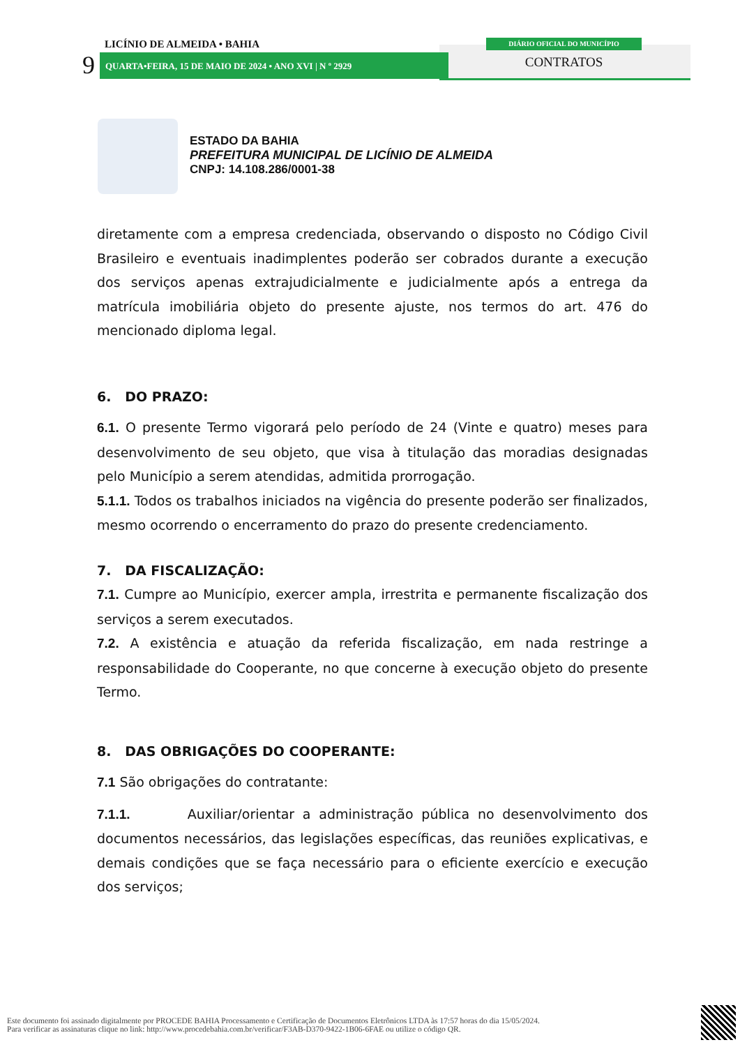LICÍNIO DE ALMEIDA • BAHIA
9 QUARTA•FEIRA, 15 DE MAIO DE 2024 • ANO XVI | N º 2929
DIÁRIO OFICIAL DO MUNICÍPIO
CONTRATOS
ESTADO DA BAHIA
PREFEITURA MUNICIPAL DE LICÍNIO DE ALMEIDA
CNPJ: 14.108.286/0001-38
diretamente com a empresa credenciada, observando o disposto no Código Civil Brasileiro e eventuais inadimplentes poderão ser cobrados durante a execução dos serviços apenas extrajudicialmente e judicialmente após a entrega da matrícula imobiliária objeto do presente ajuste, nos termos do art. 476 do mencionado diploma legal.
6. DO PRAZO:
6.1. O presente Termo vigorará pelo período de 24 (Vinte e quatro) meses para desenvolvimento de seu objeto, que visa à titulação das moradias designadas pelo Município a serem atendidas, admitida prorrogação.
5.1.1. Todos os trabalhos iniciados na vigência do presente poderão ser finalizados, mesmo ocorrendo o encerramento do prazo do presente credenciamento.
7. DA FISCALIZAÇÃO:
7.1. Cumpre ao Município, exercer ampla, irrestrita e permanente fiscalização dos serviços a serem executados.
7.2. A existência e atuação da referida fiscalização, em nada restringe a responsabilidade do Cooperante, no que concerne à execução objeto do presente Termo.
8. DAS OBRIGAÇÕES DO COOPERANTE:
7.1 São obrigações do contratante:
7.1.1. Auxiliar/orientar a administração pública no desenvolvimento dos documentos necessários, das legislações específicas, das reuniões explicativas, e demais condições que se faça necessário para o eficiente exercício e execução dos serviços;
Este documento foi assinado digitalmente por PROCEDE BAHIA Processamento e Certificação de Documentos Eletrônicos LTDA às 17:57 horas do dia 15/05/2024.
Para verificar as assinaturas clique no link: http://www.procedebahia.com.br/verificar/F3AB-D370-9422-1B06-6FAE ou utilize o código QR.